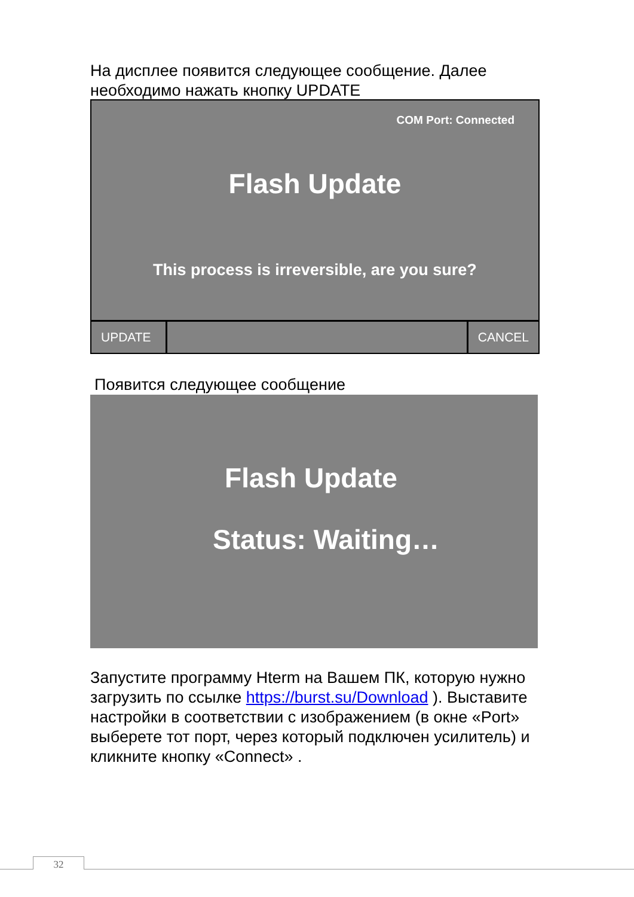На дисплее появится следующее сообщение. Далее
необходимо нажать кнопку UPDATE
COM Port: Connected
Flash Update
This process is irreversible, are you sure?
UPDATE CANCEL
Появится следующее сообщение
Flash Update
Status: Waiting…
Запустите программу Hterm на Вашем ПК, которую нужно
загрузить по ссылке https://burst.su/Download ). Выставите
настройки в соответствии с изображением (в окне «Port»
выберете тот порт, через который подключен усилитель) и
кликните кнопку «Connect» .
32